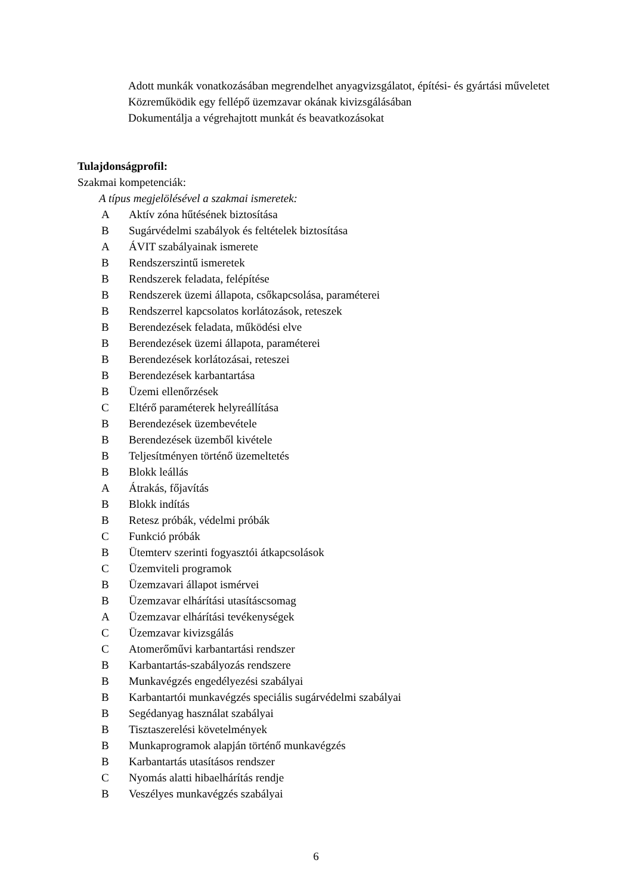Adott munkák vonatkozásában megrendelhet anyagvizsgálatot, építési- és gyártási műveletet
Közreműködik egy fellépő üzemzavar okának kivizsgálásában
Dokumentálja a végrehajtott munkát és beavatkozásokat
Tulajdonságprofil:
Szakmai kompetenciák:
A típus megjelölésével a szakmai ismeretek:
A Aktív zóna hűtésének biztosítása
B Sugárvédelmi szabályok és feltételek biztosítása
A ÁVIT szabályainak ismerete
B Rendszerszintű ismeretek
B Rendszerek feladata, felépítése
B Rendszerek üzemi állapota, csőkapcsolása, paraméterei
B Rendszerrel kapcsolatos korlátozások, reteszek
B Berendezések feladata, működési elve
B Berendezések üzemi állapota, paraméterei
B Berendezések korlátozásai, reteszei
B Berendezések karbantartása
B Üzemi ellenőrzések
C Eltérő paraméterek helyreállítása
B Berendezések üzembevétele
B Berendezések üzemből kivétele
B Teljesítményen történő üzemeltetés
B Blokk leállás
A Átrakás, főjavítás
B Blokk indítás
B Retesz próbák, védelmi próbák
C Funkció próbák
B Ütemterv szerinti fogyasztói átkapcsolások
C Üzemviteli programok
B Üzemzavari állapot ismérvei
B Üzemzavar elhárítási utasításcsomag
A Üzemzavar elhárítási tevékenységek
C Üzemzavar kivizsgálás
C Atomerőművi karbantartási rendszer
B Karbantartás-szabályozás rendszere
B Munkavégzés engedélyezési szabályai
B Karbantartói munkavégzés speciális sugárvédelmi szabályai
B Segédanyag használat szabályai
B Tisztaszerelési követelmények
B Munkaprogramok alapján történő munkavégzés
B Karbantartás utasításos rendszer
C Nyomás alatti hibaelhárítás rendje
B Veszélyes munkavégzés szabályai
6